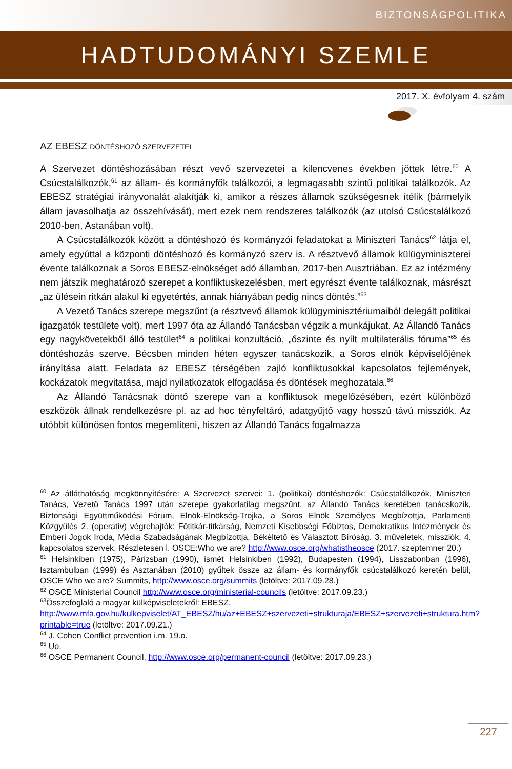BIZTONSÁGPOLITIKA
HADTUDOMÁNYI SZEMLE
2017. X. évfolyam 4. szám
AZ EBESZ DÖNTÉSHOZÓ SZERVEZETEI
A Szervezet döntéshozásában részt vevő szervezetei a kilencvenes években jöttek létre.<sup>60</sup> A Csúcstalálkozók,<sup>61</sup> az állam- és kormányfők találkozói, a legmagasabb szintű politikai találkozók. Az EBESZ stratégiai irányvonalát alakítják ki, amikor a részes államok szükségesnek ítélik (bármelyik állam javasolhatja az összehívását), mert ezek nem rendszeres találkozók (az utolsó Csúcstalálkozó 2010-ben, Astanában volt).
A Csúcstalálkozók között a döntéshozó és kormányzói feladatokat a Miniszteri Tanács<sup>62</sup> látja el, amely egyúttal a központi döntéshozó és kormányzó szerv is. A résztvevő államok külügyminiszterei évente találkoznak a Soros EBESZ-elnökséget adó államban, 2017-ben Ausztriában. Ez az intézmény nem játszik meghatározó szerepet a konfliktuskezelésben, mert egyrészt évente találkoznak, másrészt „az ülésein ritkán alakul ki egyetértés, annak hiányában pedig nincs döntés.”<sup>63</sup>
A Vezető Tanács szerepe megszűnt (a résztvevő államok külügyminisztériumaiból delegált politikai igazgatók testülete volt), mert 1997 óta az Állandó Tanácsban végzik a munkájukat. Az Állandó Tanács egy nagykövetekből álló testület<sup>64</sup> a politikai konzultáció, „őszinte és nyílt multilaterális fóruma”<sup>65</sup> és döntéshozás szerve. Bécsben minden héten egyszer tanácskozik, a Soros elnök képviselőjének irányítása alatt. Feladata az EBESZ térségében zajló konfliktusokkal kapcsolatos fejlemények, kockázatok megvitatása, majd nyilatkozatok elfogadása és döntések meghozatala.<sup>66</sup>
Az Állandó Tanácsnak döntő szerepe van a konfliktusok megelőzésében, ezért különböző eszközök állnak rendelkezésre pl. az ad hoc tényfeltáró, adatgyűjtő vagy hosszú távú missziók. Az utóbbit különösen fontos megemlíteni, hiszen az Állandó Tanács fogalmazza
<sup>60</sup> Az átláthatóság megkönnyítésére: A Szervezet szervei: 1. (politikai) döntéshozók: Csúcstalálkozók, Miniszteri Tanács, Vezető Tanács 1997 után szerepe gyakorlatilag megszűnt, az Állandó Tanács keretében tanácskozik, Biztonsági Együttműködési Fórum, Elnök-Elnökség-Trojka, a Soros Elnök Személyes Megbízottja, Parlamenti Közgyűlés 2. (operatív) végrehajtók: Főtitkár-titkárság, Nemzeti Kisebbségi Főbiztos, Demokratikus Intézmények és Emberi Jogok Iroda, Média Szabadságának Megbízottja, Békéltető és Választott Bíróság. 3. műveletek, missziók, 4. kapcsolatos szervek. Részletesen l. OSCE:Who we are? http://www.osce.org/whatistheosce (2017. szeptemner 20.)
<sup>61</sup> Helsinkiben (1975), Párizsban (1990), ismét Helsinkiben (1992), Budapesten (1994), Lisszabonban (1996), Isztambulban (1999) és Asztanában (2010) gyűltek össze az állam- és kormányfők csúcstalálkozó keretén belül, OSCE Who we are? Summits, http://www.osce.org/summits (letöltve: 2017.09.28.)
<sup>62</sup> OSCE Ministerial Council http://www.osce.org/ministerial-councils (letöltve: 2017.09.23.)
<sup>63</sup> Összefoglaló a magyar külképviseletekről: EBESZ,
http://www.mfa.gov.hu/kulkepviselet/AT_EBESZ/hu/az+EBESZ+szervezeti+strukturaja/EBESZ+szervezeti+struktura.htm?printable=true (letöltve: 2017.09.21.)
<sup>64</sup> J. Cohen Conflict prevention i.m. 19.o.
<sup>65</sup> Uo.
<sup>66</sup> OSCE Permanent Council, http://www.osce.org/permanent-council (letöltve: 2017.09.23.)
227